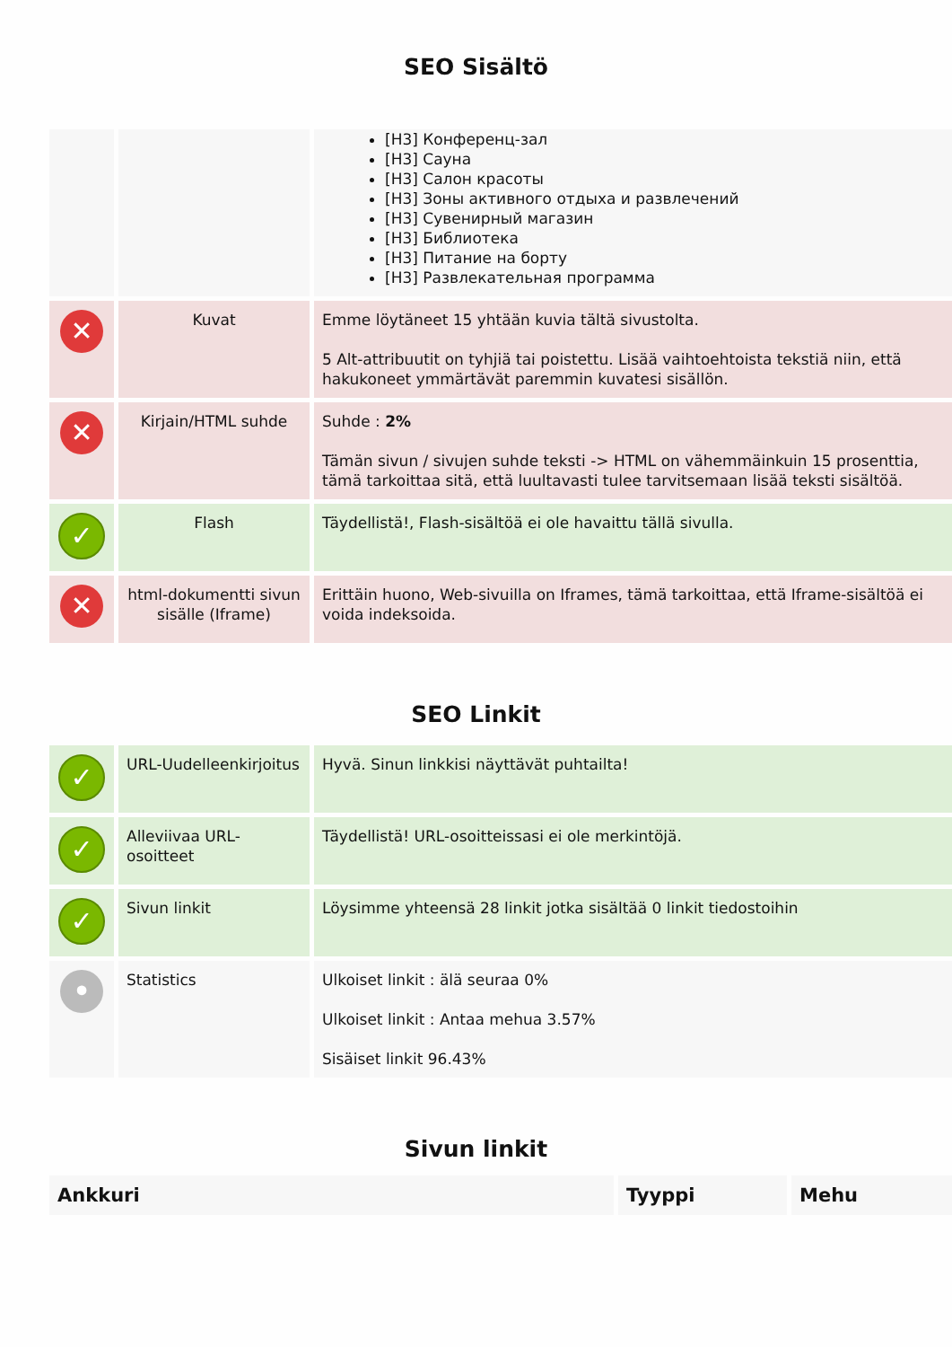SEO Sisältö
| | | [H3] Конференц-зал [H3] Сауна [H3] Салон красоты [H3] Зоны активного отдыха и развлечений [H3] Сувенирный магазин [H3] Библиотека [H3] Питание на борту [H3] Развлекательная программа |
| ✕ | Kuvat | Emme löytäneet 15 yhtään kuvia tältä sivustolta. 5 Alt-attribuutit on tyhjiä tai poistettu. Lisää vaihtoehtoista tekstiä niin, että hakukoneet ymmärtävät paremmin kuvatesi sisällön. |
| ✕ | Kirjain/HTML suhde | Suhde : 2% Tämän sivun / sivujen suhde teksti -> HTML on vähemmäinkuin 15 prosenttia, tämä tarkoittaa sitä, että luultavasti tulee tarvitsemaan lisää teksti sisältöä. |
| ✓ | Flash | Täydellistä!, Flash-sisältöä ei ole havaittu tällä sivulla. |
| ✕ | html-dokumentti sivun sisälle (Iframe) | Erittäin huono, Web-sivuilla on Iframes, tämä tarkoittaa, että Iframe-sisältöä ei voida indeksoida. |
SEO Linkit
| ✓ | URL-Uudelleenkirjoitus | Hyvä. Sinun linkkisi näyttävät puhtailta! |
| ✓ | Alleviivaa URL-osoitteet | Täydellistä! URL-osoitteissasi ei ole merkintöjä. |
| ✓ | Sivun linkit | Löysimme yhteensä 28 linkit jotka sisältää 0 linkit tiedostoihin |
| • | Statistics | Ulkoiset linkit : älä seuraa 0% Ulkoiset linkit : Antaa mehua 3.57% Sisäiset linkit 96.43% |
Sivun linkit
| Ankkuri | Tyyppi | Mehu |
| --- | --- | --- |